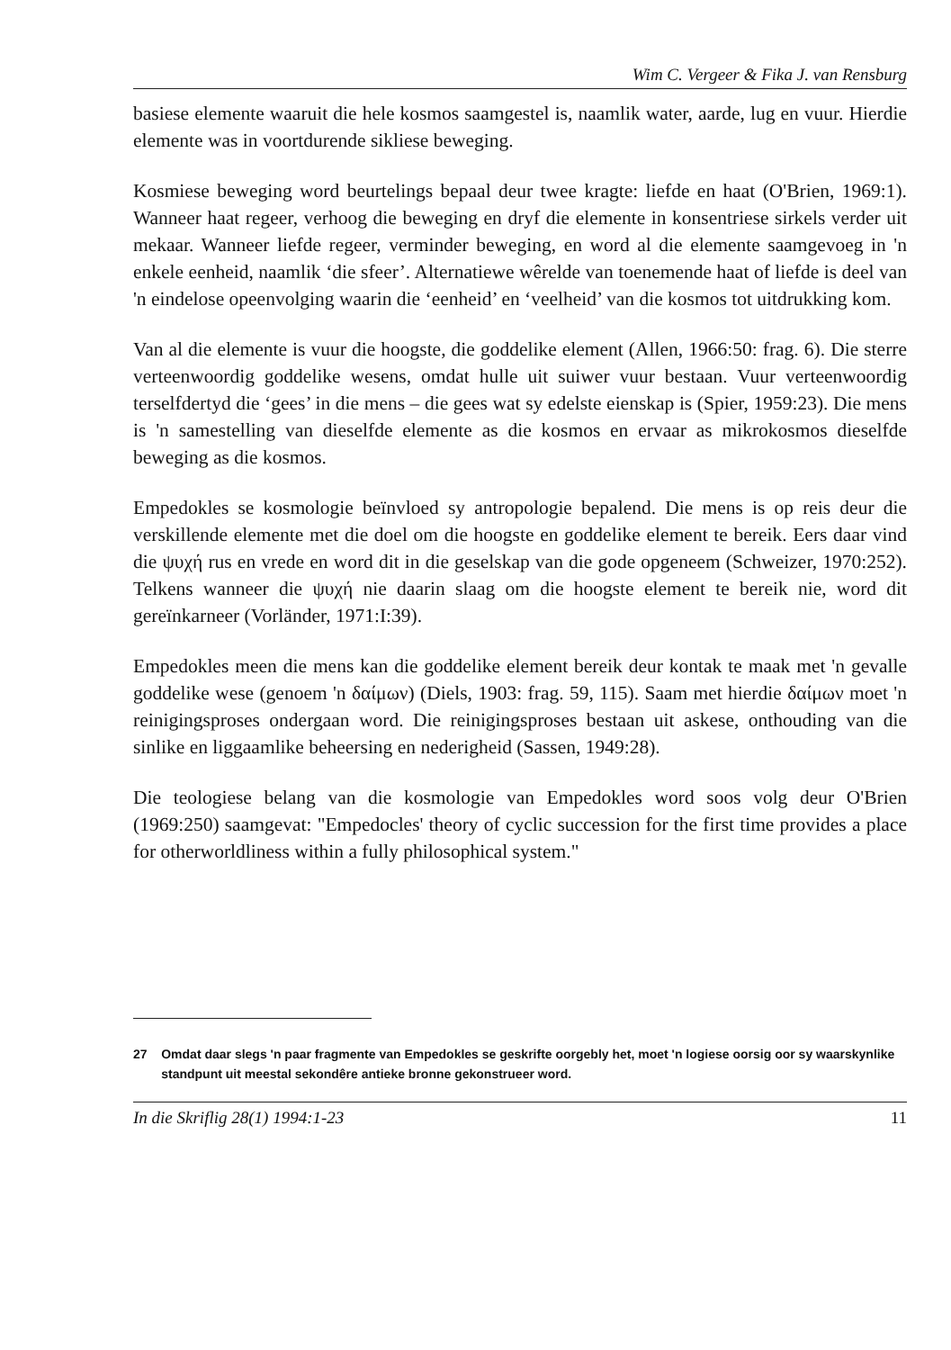Wim C. Vergeer & Fika J. van Rensburg
basiese elemente waaruit die hele kosmos saamgestel is, naamlik water, aarde, lug en vuur. Hierdie elemente was in voortdurende sikliese beweging.
Kosmiese beweging word beurtelings bepaal deur twee kragte: liefde en haat (O'Brien, 1969:1). Wanneer haat regeer, verhoog die beweging en dryf die elemente in konsentriese sirkels verder uit mekaar. Wanneer liefde regeer, verminder beweging, en word al die elemente saamgevoeg in 'n enkele eenheid, naamlik ‘die sfeer’. Alternatiewe wêrelde van toenemende haat of liefde is deel van 'n eindelose opeenvolging waarin die ‘eenheid’ en ‘veelheid’ van die kosmos tot uitdrukking kom.
Van al die elemente is vuur die hoogste, die goddelike element (Allen, 1966:50: frag. 6). Die sterre verteenwoordig goddelike wesens, omdat hulle uit suiwer vuur bestaan. Vuur verteenwoordig terselfdertyd die ‘gees’ in die mens – die gees wat sy edelste eienskap is (Spier, 1959:23). Die mens is 'n samestelling van dieselfde elemente as die kosmos en ervaar as mikrokosmos dieselfde beweging as die kosmos.
Empedokles se kosmologie beïnvloed sy antropologie bepalend. Die mens is op reis deur die verskillende elemente met die doel om die hoogste en goddelike element te bereik. Eers daar vind die ψυχή rus en vrede en word dit in die geselskap van die gode opgeneem (Schweizer, 1970:252). Telkens wanneer die ψυχή nie daarin slaag om die hoogste element te bereik nie, word dit gereïnkarneer (Vorländer, 1971:I:39).
Empedokles meen die mens kan die goddelike element bereik deur kontak te maak met 'n gevalle goddelike wese (genoem 'n δαίμων) (Diels, 1903: frag. 59, 115). Saam met hierdie δαίμων moet 'n reinigingsproses ondergaan word. Die reinigingsproses bestaan uit askese, onthouding van die sinlike en liggaamlike beheersing en nederigheid (Sassen, 1949:28).
Die teologiese belang van die kosmologie van Empedokles word soos volg deur O'Brien (1969:250) saamgevat: "Empedocles' theory of cyclic succession for the first time provides a place for otherworldliness within a fully philosophical system."
<sup>27</sup> Omdat daar slegs 'n paar fragmente van Empedokles se geskrifte oorgebly het, moet 'n logiese oorsig oor sy waarskynlike standpunt uit meestal sekondêre antieke bronne gekonstrueer word.
In die Skriflig 28(1) 1994:1-23 11